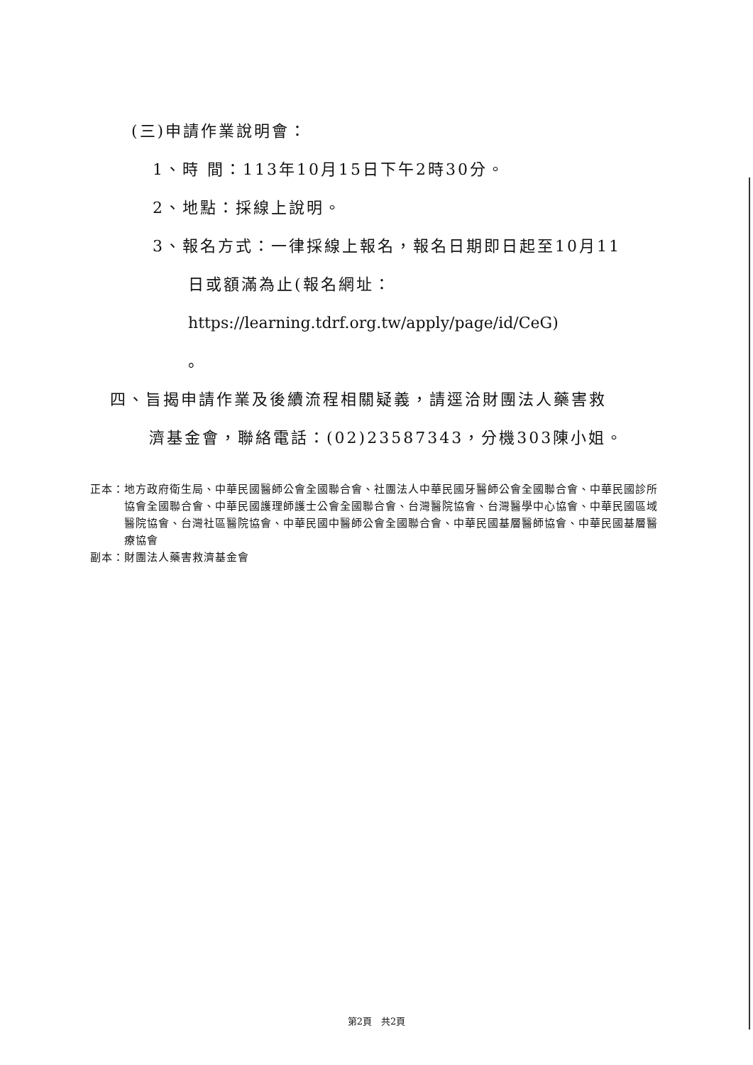(三)申請作業說明會：
1、時 間：113年10月15日下午2時30分。
2、地點：採線上說明。
3、報名方式：一律採線上報名，報名日期即日起至10月11
日或額滿為止(報名網址：
https://learning.tdrf.org.tw/apply/page/id/CeG)
。
四、旨揭申請作業及後續流程相關疑義，請逕洽財團法人藥害救
濟基金會，聯絡電話：(02)23587343，分機303陳小姐。
正本： 地方政府衛生局、中華民國醫師公會全國聯合會、社團法人中華民國牙醫師公會全國聯合會、中華民國診所協會全國聯合會、中華民國護理師護士公會全國聯合會、台灣醫院協會、台灣醫學中心協會、中華民國區域醫院協會、台灣社區醫院協會、中華民國中醫師公會全國聯合會、中華民國基層醫師協會、中華民國基層醫療協會
副本：財團法人藥害救濟基金會
第2頁　共2頁